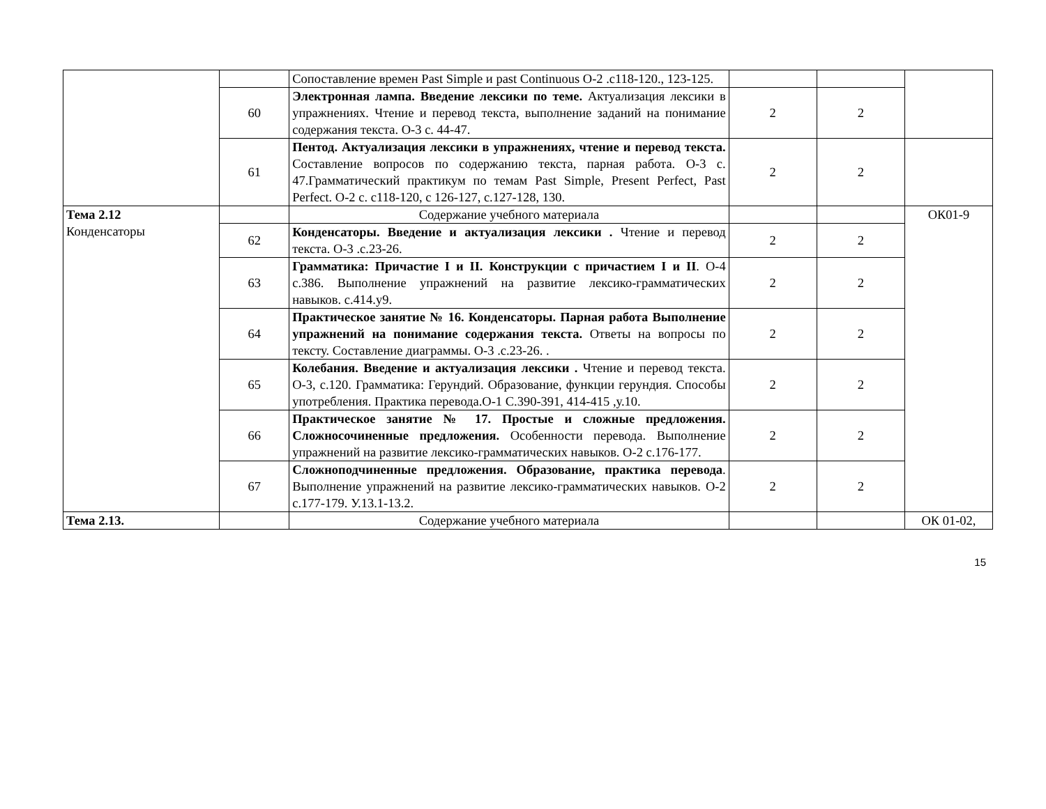| | | Сопоставление времен Past Simple и past Continuous О-2 .с118-120., 123-125. | | | |
| | 60 | Электронная лампа. Введение лексики по теме. Актуализация лексики в упражнениях. Чтение и перевод текста, выполнение заданий на понимание содержания текста. О-3 с. 44-47. | 2 | 2 | |
| | 61 | Пентод. Актуализация лексики в упражнениях, чтение и перевод текста. Составление вопросов по содержанию текста, парная работа. О-3 с. 47.Грамматический практикум по темам Past Simple, Present Perfect, Past Perfect. О-2 с. с118-120, с 126-127, с.127-128, 130. | 2 | 2 | |
| Тема 2.12 Конденсаторы | | Содержание учебного материала | | | ОК01-9 |
| | 62 | Конденсаторы. Введение и актуализация лексики . Чтение и перевод текста. О-3 .с.23-26. | 2 | 2 | |
| | 63 | Грамматика: Причастие I и II. Конструкции с причастием I и II . О-4 с.386. Выполнение упражнений на развитие лексико-грамматических навыков. с.414.у9. | 2 | 2 | |
| | 64 | Практическое занятие № 16. Конденсаторы. Парная работа Выполнение упражнений на понимание содержания текста. Ответы на вопросы по тексту. Составление диаграммы. О-3 .с.23-26. . | 2 | 2 | |
| | 65 | Колебания. Введение и актуализация лексики . Чтение и перевод текста. О-3, с.120. Грамматика: Герундий. Образование, функции герундия. Способы употребления. Практика перевода.О-1 С.390-391, 414-415 ,у.10. | 2 | 2 | |
| | 66 | Практическое занятие № 17. Простые и сложные предложения. Сложносочиненные предложения. Особенности перевода. Выполнение упражнений на развитие лексико-грамматических навыков. О-2 с.176-177. | 2 | 2 | |
| | 67 | Сложноподчиненные предложения. Образование, практика перевода . Выполнение упражнений на развитие лексико-грамматических навыков. О-2 с.177-179. У.13.1-13.2. | 2 | 2 | |
| Тема 2.13. | | Содержание учебного материала | | | ОК 01-02, |
15